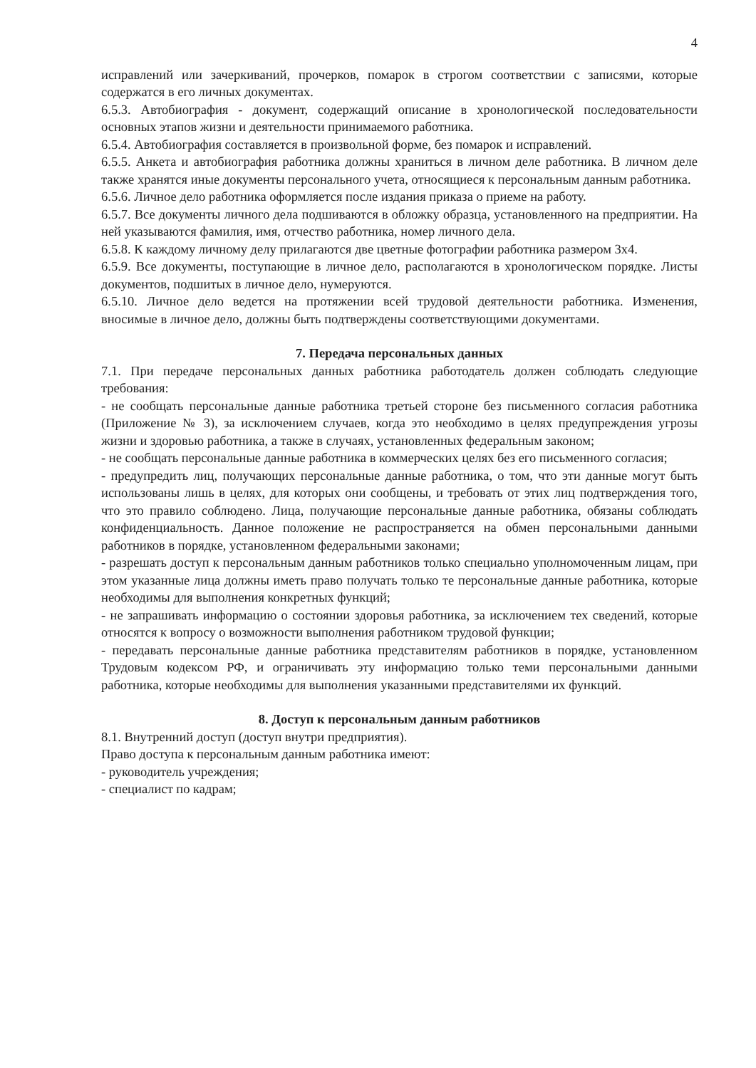4
исправлений или зачеркиваний, прочерков, помарок в строгом соответствии с записями, которые содержатся в его личных документах.
6.5.3. Автобиография - документ, содержащий описание в хронологической последовательности основных этапов жизни и деятельности принимаемого работника.
6.5.4. Автобиография составляется в произвольной форме, без помарок и исправлений.
6.5.5. Анкета и автобиография работника должны храниться в личном деле работника. В личном деле также хранятся иные документы персонального учета, относящиеся к персональным данным работника.
6.5.6. Личное дело работника оформляется после издания приказа о приеме на работу.
6.5.7. Все документы личного дела подшиваются в обложку образца, установленного на предприятии. На ней указываются фамилия, имя, отчество работника, номер личного дела.
6.5.8. К каждому личному делу прилагаются две цветные фотографии работника размером 3x4.
6.5.9. Все документы, поступающие в личное дело, располагаются в хронологическом порядке. Листы документов, подшитых в личное дело, нумеруются.
6.5.10. Личное дело ведется на протяжении всей трудовой деятельности работника. Изменения, вносимые в личное дело, должны быть подтверждены соответствующими документами.
7. Передача персональных данных
7.1. При передаче персональных данных работника работодатель должен соблюдать следующие требования:
- не сообщать персональные данные работника третьей стороне без письменного согласия работника (Приложение № 3), за исключением случаев, когда это необходимо в целях предупреждения угрозы жизни и здоровью работника, а также в случаях, установленных федеральным законом;
- не сообщать персональные данные работника в коммерческих целях без его письменного согласия;
- предупредить лиц, получающих персональные данные работника, о том, что эти данные могут быть использованы лишь в целях, для которых они сообщены, и требовать от этих лиц подтверждения того, что это правило соблюдено. Лица, получающие персональные данные работника, обязаны соблюдать конфиденциальность. Данное положение не распространяется на обмен персональными данными работников в порядке, установленном федеральными законами;
- разрешать доступ к персональным данным работников только специально уполномоченным лицам, при этом указанные лица должны иметь право получать только те персональные данные работника, которые необходимы для выполнения конкретных функций;
- не запрашивать информацию о состоянии здоровья работника, за исключением тех сведений, которые относятся к вопросу о возможности выполнения работником трудовой функции;
- передавать персональные данные работника представителям работников в порядке, установленном Трудовым кодексом РФ, и ограничивать эту информацию только теми персональными данными работника, которые необходимы для выполнения указанными представителями их функций.
8. Доступ к персональным данным работников
8.1. Внутренний доступ (доступ внутри предприятия).
Право доступа к персональным данным работника имеют:
- руководитель учреждения;
- специалист по кадрам;